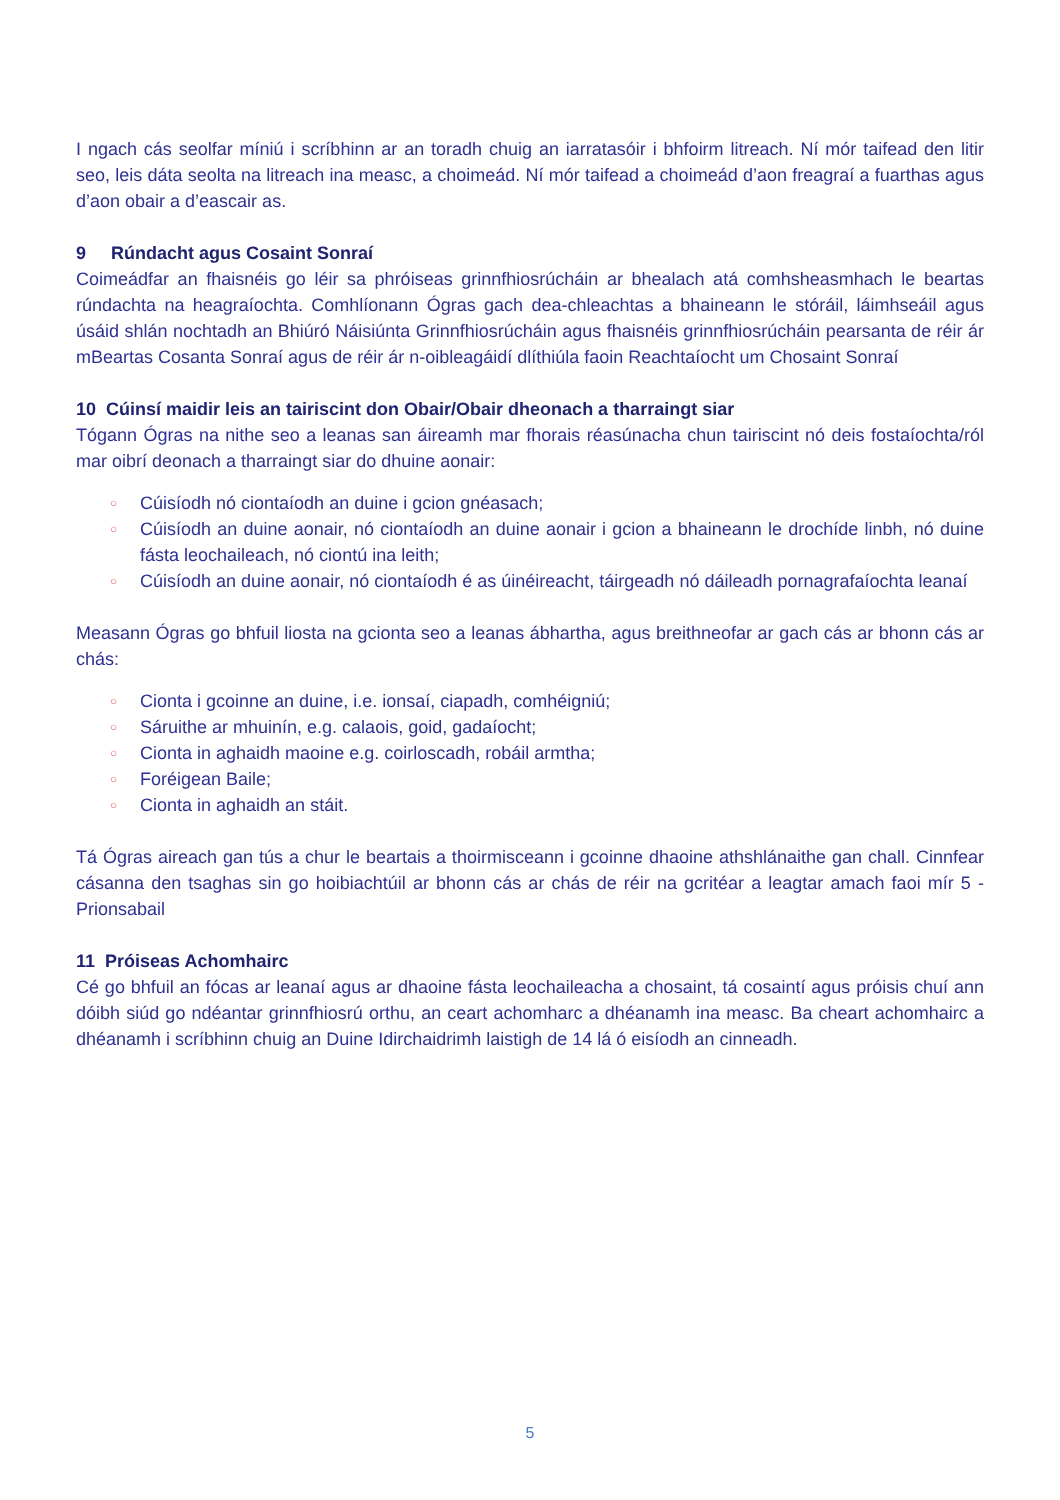I ngach cás seolfar míniú i scríbhinn ar an toradh chuig an iarratasóir i bhfoirm litreach. Ní mór taifead den litir seo, leis dáta seolta na litreach ina measc, a choimeád. Ní mór taifead a choimeád d’aon freagraí a fuarthas agus d’aon obair a d’eascair as.
9 Rúndacht agus Cosaint Sonraí
Coimeádfar an fhaisnéis go léir sa phróiseas grinnfhiosrúcháin ar bhealach atá comhsheasmhach le beartas rúndachta na heagraíochta. Comhlíonann Ógras gach dea-chleachtas a bhaineann le stóráil, láimhseáil agus úsáid shlán nochtadh an Bhiúró Náisiúnta Grinnfhiosrúcháin agus fhaisnéis grinnfhiosrúcháin pearsanta de réir ár mBeartas Cosanta Sonraí agus de réir ár n-oibleagáidí dlíthiúla faoin Reachtaíocht um Chosaint Sonraí
10 Cúinsí maidir leis an tairiscint don Obair/Obair dheonach a tharraingt siar
Tógann Ógras na nithe seo a leanas san áireamh mar fhorais réasúnacha chun tairiscint nó deis fostaíochta/ról mar oibrí deonach a tharraingt siar do dhuine aonair:
○ Cúisíodh nó ciontaíodh an duine i gcion gnéasach;
○ Cúisíodh an duine aonair, nó ciontaíodh an duine aonair i gcion a bhaineann le drochíde linbh, nó duine fásta leochaileach, nó ciontú ina leith;
○ Cúisíodh an duine aonair, nó ciontaíodh é as úinéireacht, táirgeadh nó dáileadh pornagrafaíochta leanaí
Measann Ógras go bhfuil liosta na gcionta seo a leanas ábhartha, agus breithneofar ar gach cás ar bhonn cás ar chás:
○ Cionta i gcoinne an duine, i.e. ionsaí, ciapadh, comhéigniú;
○ Sáruithe ar mhuinín, e.g. calaois, goid, gadaíocht;
○ Cionta in aghaidh maoine e.g. coirloscadh, robáil armtha;
○ Foréigean Baile;
○ Cionta in aghaidh an stáit.
Tá Ógras aireach gan tús a chur le beartais a thoirmisceann i gcoinne dhaoine athshlánaithe gan chall. Cinnfear cásanna den tsaghas sin go hoibiachtúil ar bhonn cás ar chás de réir na gcritéar a leagtar amach faoi mír 5 - Prionsabail
11 Próiseas Achomhairc
Cé go bhfuil an fócas ar leanaí agus ar dhaoine fásta leochaileacha a chosaint, tá cosaintí agus próisis chuí ann dóibh siúd go ndéantar grinnfhiosrú orthu, an ceart achomharc a dhéanamh ina measc. Ba cheart achomhairc a dhéanamh i scríbhinn chuig an Duine Idirchaidrimh laistigh de 14 lá ó eisíodh an cinneadh.
5